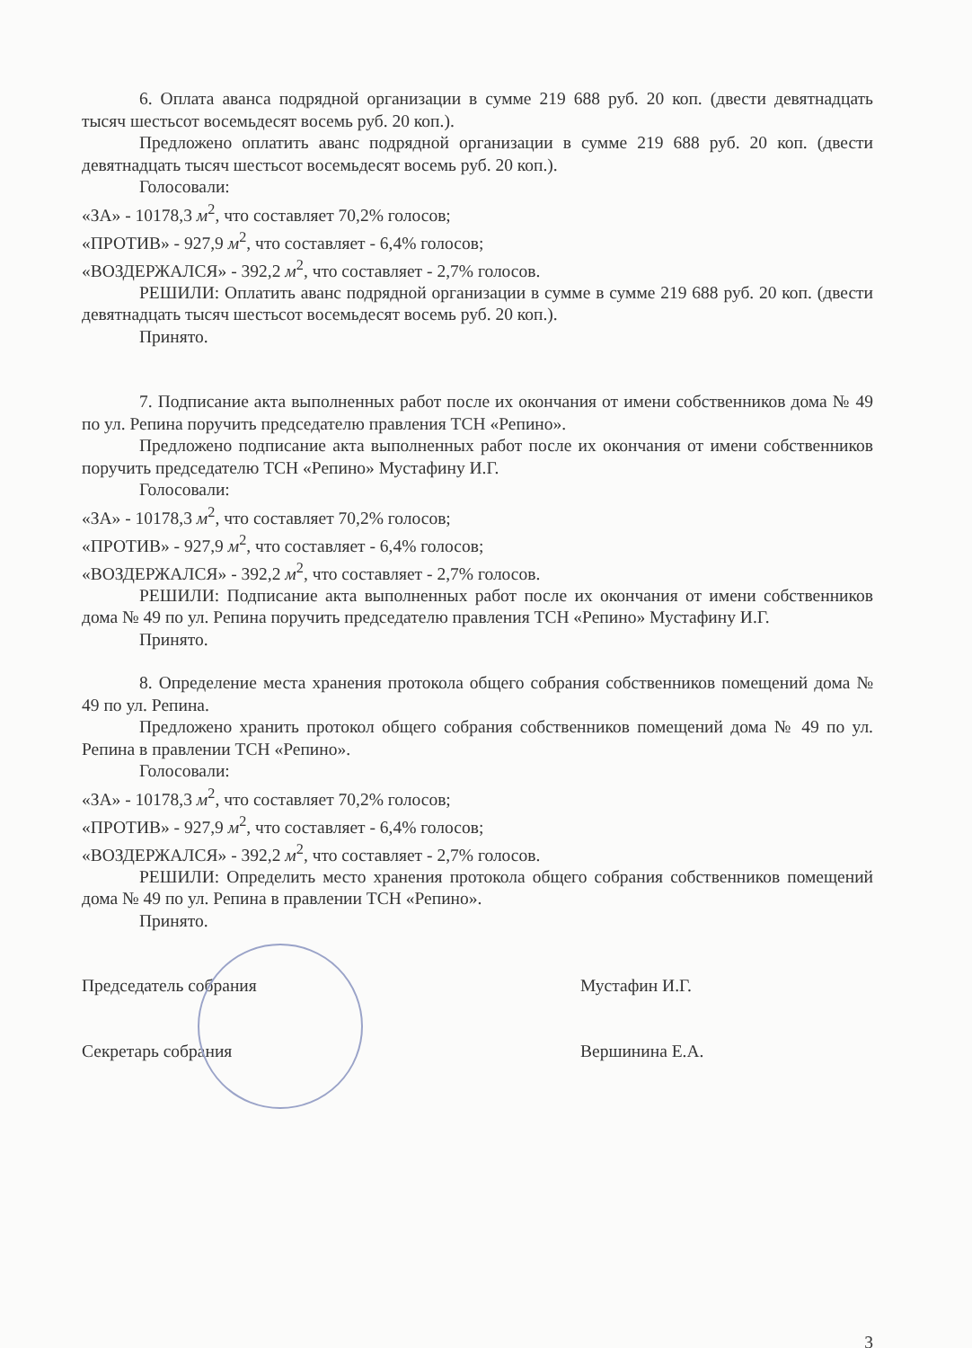6. Оплата аванса подрядной организации в сумме 219 688 руб. 20 коп. (двести девятнадцать тысяч шестьсот восемьдесят восемь руб. 20 коп.).
Предложено оплатить аванс подрядной организации в сумме 219 688 руб. 20 коп. (двести девятнадцать тысяч шестьсот восемьдесят восемь руб. 20 коп.).
Голосовали:
«ЗА» - 10178,3 м<sup>2</sup>, что составляет 70,2% голосов;
«ПРОТИВ» - 927,9 м<sup>2</sup>, что составляет - 6,4% голосов;
«ВОЗДЕРЖАЛСЯ» - 392,2 м<sup>2</sup>, что составляет - 2,7% голосов.
РЕШИЛИ: Оплатить аванс подрядной организации в сумме в сумме 219 688 руб. 20 коп. (двести девятнадцать тысяч шестьсот восемьдесят восемь руб. 20 коп.).
Принято.
7. Подписание акта выполненных работ после их окончания от имени собственников дома № 49 по ул. Репина поручить председателю правления ТСН «Репино».
Предложено подписание акта выполненных работ после их окончания от имени собственников поручить председателю ТСН «Репино» Мустафину И.Г.
Голосовали:
«ЗА» - 10178,3 м<sup>2</sup>, что составляет 70,2% голосов;
«ПРОТИВ» - 927,9 м<sup>2</sup>, что составляет - 6,4% голосов;
«ВОЗДЕРЖАЛСЯ» - 392,2 м<sup>2</sup>, что составляет - 2,7% голосов.
РЕШИЛИ: Подписание акта выполненных работ после их окончания от имени собственников дома № 49 по ул. Репина поручить председателю правления ТСН «Репино» Мустафину И.Г.
Принято.
8. Определение места хранения протокола общего собрания собственников помещений дома № 49 по ул. Репина.
Предложено хранить протокол общего собрания собственников помещений дома № 49 по ул. Репина в правлении ТСН «Репино».
Голосовали:
«ЗА» - 10178,3 м<sup>2</sup>, что составляет 70,2% голосов;
«ПРОТИВ» - 927,9 м<sup>2</sup>, что составляет - 6,4% голосов;
«ВОЗДЕРЖАЛСЯ» - 392,2 м<sup>2</sup>, что составляет - 2,7% голосов.
РЕШИЛИ: Определить место хранения протокола общего собрания собственников помещений дома № 49 по ул. Репина в правлении ТСН «Репино».
Принято.
Председатель собрания Мустафин И.Г.
Секретарь собрания Вершинина Е.А.
3